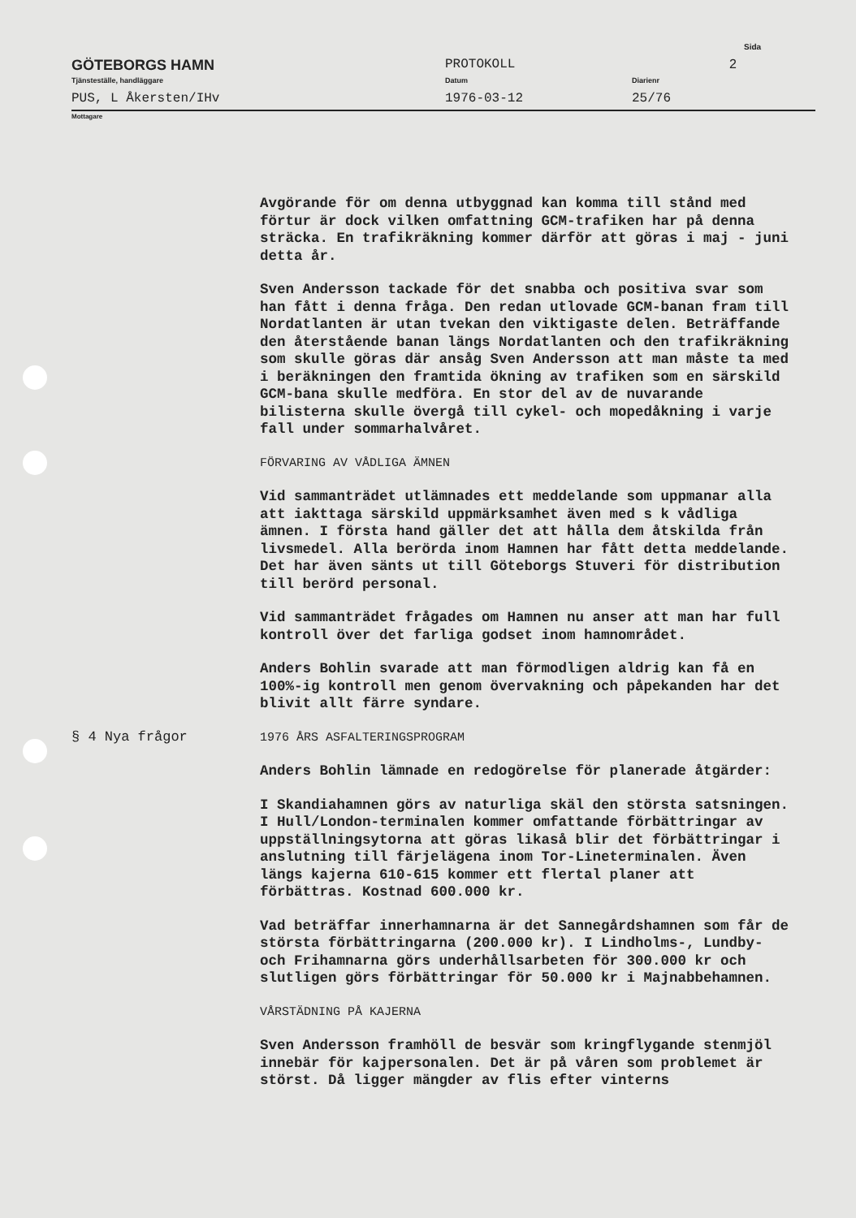Sida
GÖTEBORGS HAMN PROTOKOLL 2
Tjänsteställe, handläggare Datum Diarienr
PUS, L Åkersten/IHv 1976-03-12 25/76
Mottagare
Avgörande för om denna utbyggnad kan komma till stånd med förtur är dock vilken omfattning GCM-trafiken har på denna sträcka. En trafikräkning kommer därför att göras i maj - juni detta år.
Sven Andersson tackade för det snabba och positiva svar som han fått i denna fråga. Den redan utlovade GCM-banan fram till Nordatlanten är utan tvekan den viktigaste delen. Beträffande den återstående banan längs Nordatlanten och den trafikräkning som skulle göras där ansåg Sven Andersson att man måste ta med i beräkningen den framtida ökning av trafiken som en särskild GCM-bana skulle medföra. En stor del av de nuvarande bilisterna skulle övergå till cykel- och mopedåkning i varje fall under sommarhalvåret.
FÖRVARING AV VÅDLIGA ÄMNEN
Vid sammanträdet utlämnades ett meddelande som uppmanar alla att iakttaga särskild uppmärksamhet även med s k vådliga ämnen. I första hand gäller det att hålla dem åtskilda från livsmedel. Alla berörda inom Hamnen har fått detta meddelande. Det har även sänts ut till Göteborgs Stuveri för distribution till berörd personal.
Vid sammanträdet frågades om Hamnen nu anser att man har full kontroll över det farliga godset inom hamnområdet.
Anders Bohlin svarade att man förmodligen aldrig kan få en 100%-ig kontroll men genom övervakning och påpekanden har det blivit allt färre syndare.
§ 4 Nya frågor
1976 ÅRS ASFALTERINGSPROGRAM
Anders Bohlin lämnade en redogörelse för planerade åtgärder:
I Skandiahamnen görs av naturliga skäl den största satsningen. I Hull/London-terminalen kommer omfattande förbättringar av uppställningsytorna att göras likaså blir det förbättringar i anslutning till färjelägena inom Tor-Lineterminalen. Även längs kajerna 610-615 kommer ett flertal planer att förbättras. Kostnad 600.000 kr.
Vad beträffar innerhamnarna är det Sannegårdshamnen som får de största förbättringarna (200.000 kr). I Lindholms-, Lundby- och Frihamnarna görs underhållsarbeten för 300.000 kr och slutligen görs förbättringar för 50.000 kr i Majnabbehamnen.
VÅRSTÄDNING PÅ KAJERNA
Sven Andersson framhöll de besvär som kringflygande stenmjöl innebär för kajpersonalen. Det är på våren som problemet är störst. Då ligger mängder av flis efter vinterns